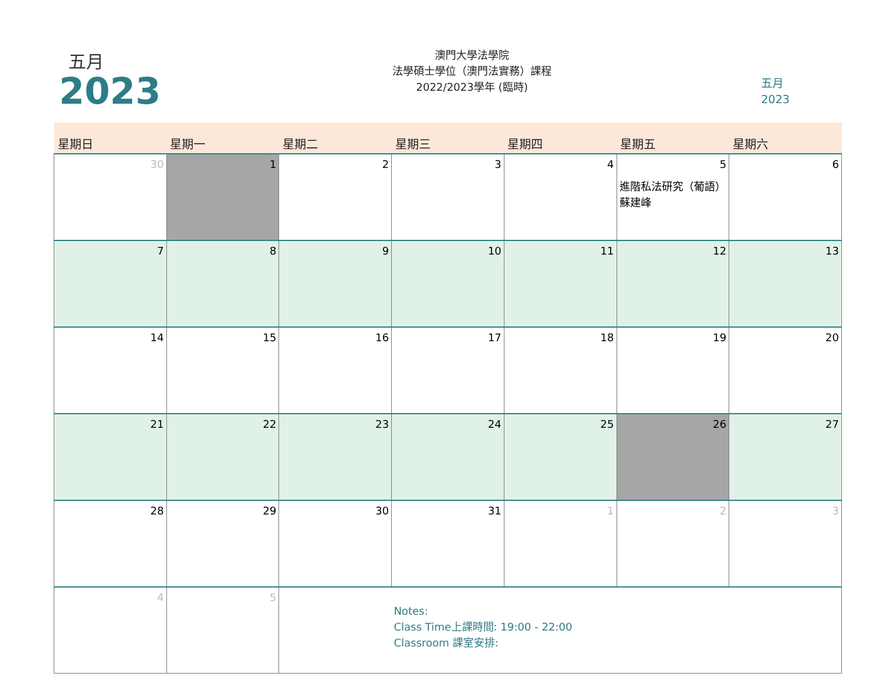五月
2023
澳門大學法學院
法學碩士學位（澳門法實務）課程
2022/2023學年 (臨時)
五月
2023
| 星期日 | 星期一 | 星期二 | 星期三 | 星期四 | 星期五 | 星期六 |
| --- | --- | --- | --- | --- | --- | --- |
| 30 | 1 | 2 | 3 | 4 | 5 進階私法研究（葡語） 蘇建峰 | 6 |
| 7 | 8 | 9 | 10 | 11 | 12 | 13 |
| 14 | 15 | 16 | 17 | 18 | 19 | 20 |
| 21 | 22 | 23 | 24 | 25 | 26 | 27 |
| 28 | 29 | 30 | 31 | 1 | 2 | 3 |
| 4 | 5 | Notes: Class Time上課時間: 19:00 - 22:00 Classroom 課室安排: | | | | |